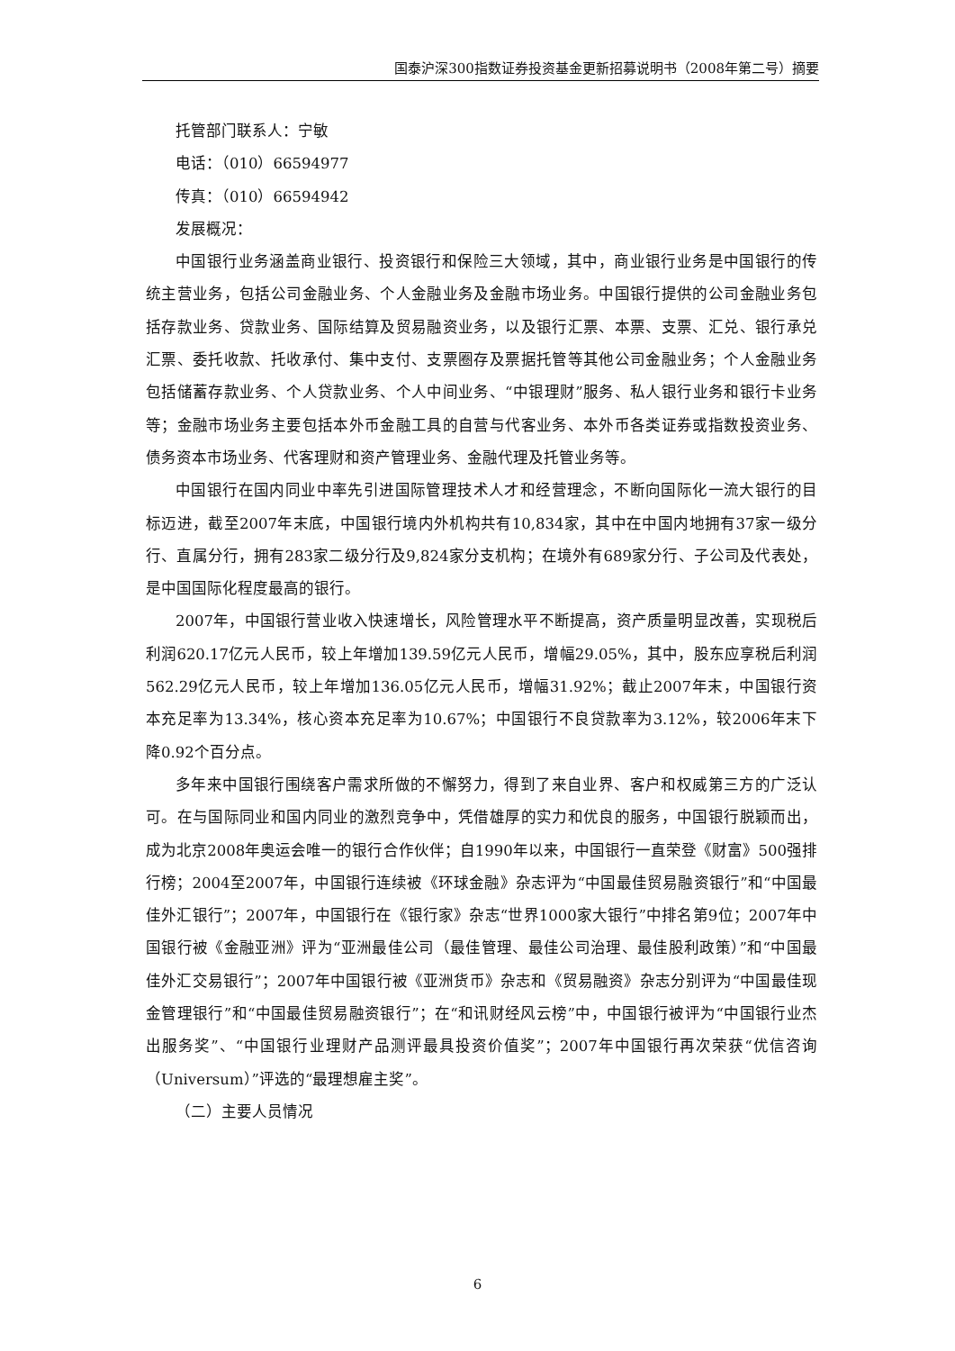国泰沪深300指数证券投资基金更新招募说明书（2008年第二号）摘要
托管部门联系人：宁敏
电话：（010）66594977
传真：（010）66594942
发展概况：
中国银行业务涵盖商业银行、投资银行和保险三大领域，其中，商业银行业务是中国银行的传统主营业务，包括公司金融业务、个人金融业务及金融市场业务。中国银行提供的公司金融业务包括存款业务、贷款业务、国际结算及贸易融资业务，以及银行汇票、本票、支票、汇兑、银行承兑汇票、委托收款、托收承付、集中支付、支票圈存及票据托管等其他公司金融业务；个人金融业务包括储蓄存款业务、个人贷款业务、个人中间业务、“中银理财”服务、私人银行业务和银行卡业务等；金融市场业务主要包括本外币金融工具的自营与代客业务、本外币各类证券或指数投资业务、债务资本市场业务、代客理财和资产管理业务、金融代理及托管业务等。
中国银行在国内同业中率先引进国际管理技术人才和经营理念，不断向国际化一流大银行的目标迈进，截至2007年末底，中国银行境内外机构共有10,834家，其中在中国内地拥有37家一级分行、直属分行，拥有283家二级分行及9,824家分支机构；在境外有689家分行、子公司及代表处，是中国国际化程度最高的银行。
2007年，中国银行营业收入快速增长，风险管理水平不断提高，资产质量明显改善，实现税后利润620.17亿元人民币，较上年增加139.59亿元人民币，增幅29.05%，其中，股东应享税后利润562.29亿元人民币，较上年增加136.05亿元人民币，增幅31.92%；截止2007年末，中国银行资本充足率为13.34%，核心资本充足率为10.67%；中国银行不良贷款率为3.12%，较2006年末下降0.92个百分点。
多年来中国银行围绕客户需求所做的不懈努力，得到了来自业界、客户和权威第三方的广泛认可。在与国际同业和国内同业的激烈竞争中，凭借雄厚的实力和优良的服务，中国银行脱颖而出，成为北京2008年奥运会唯一的银行合作伙伴；自1990年以来，中国银行一直荣登《财富》500强排行榜；2004至2007年，中国银行连续被《环球金融》杂志评为“中国最佳贸易融资银行”和“中国最佳外汇银行”；2007年，中国银行在《银行家》杂志“世界1000家大银行”中排名第9位；2007年中国银行被《金融亚洲》评为“亚洲最佳公司（最佳管理、最佳公司治理、最佳股利政策）”和“中国最佳外汇交易银行”；2007年中国银行被《亚洲货币》杂志和《贸易融资》杂志分别评为“中国最佳现金管理银行”和“中国最佳贸易融资银行”；在“和讯财经风云榜”中，中国银行被评为“中国银行业杰出服务奖”、“中国银行业理财产品测评最具投资价值奖”；2007年中国银行再次荣获“优信咨询（Universum）”评选的“最理想雇主奖”。
（二）主要人员情况
6